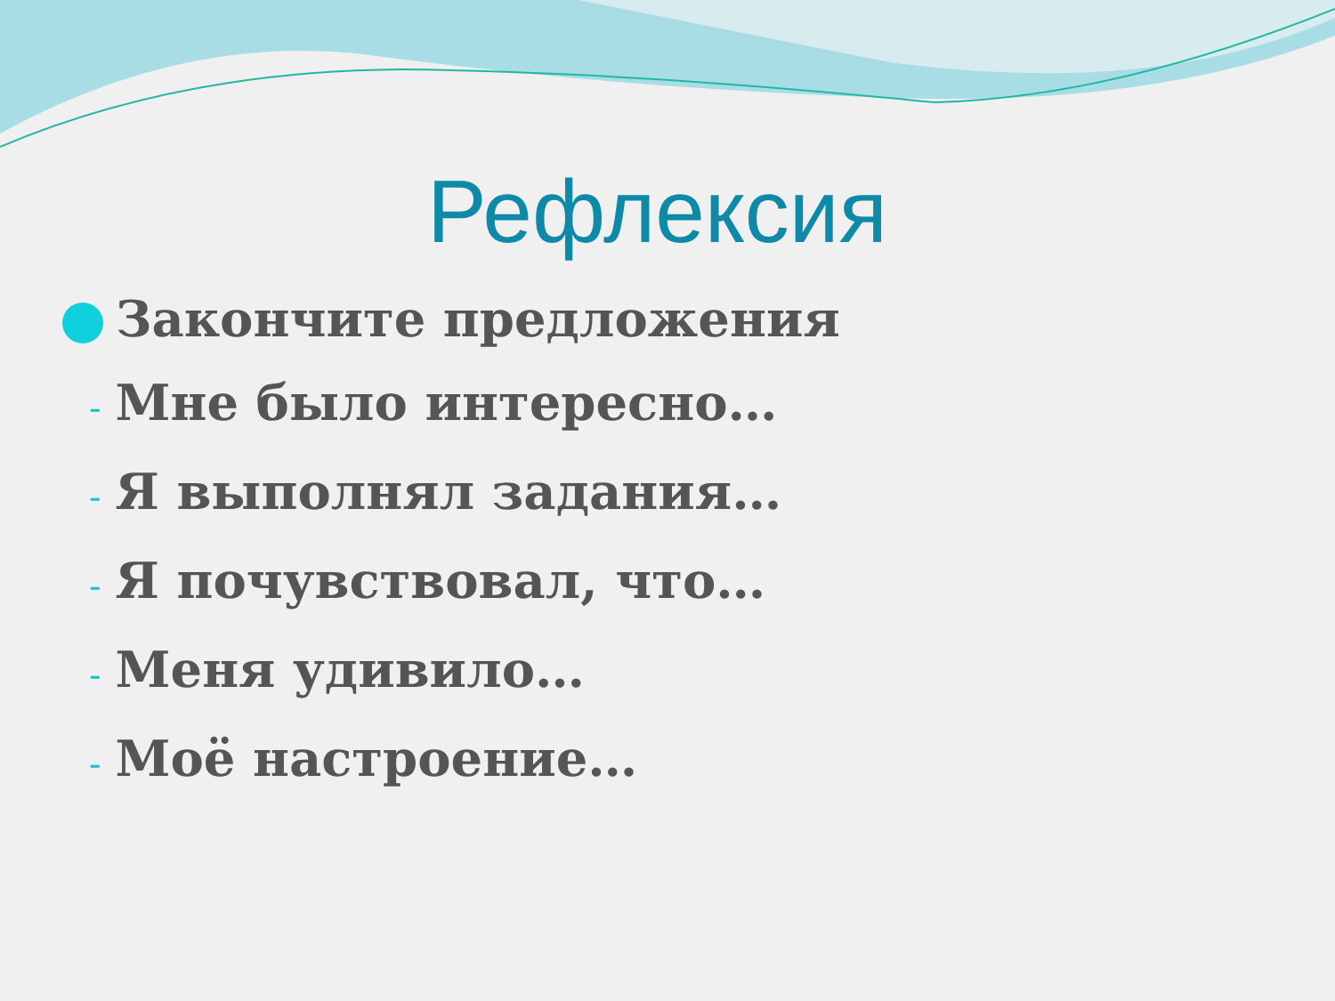Рефлексия
Закончите предложения
- Мне было интересно…
- Я выполнял задания…
- Я почувствовал, что…
- Меня удивило…
- Моё настроение…